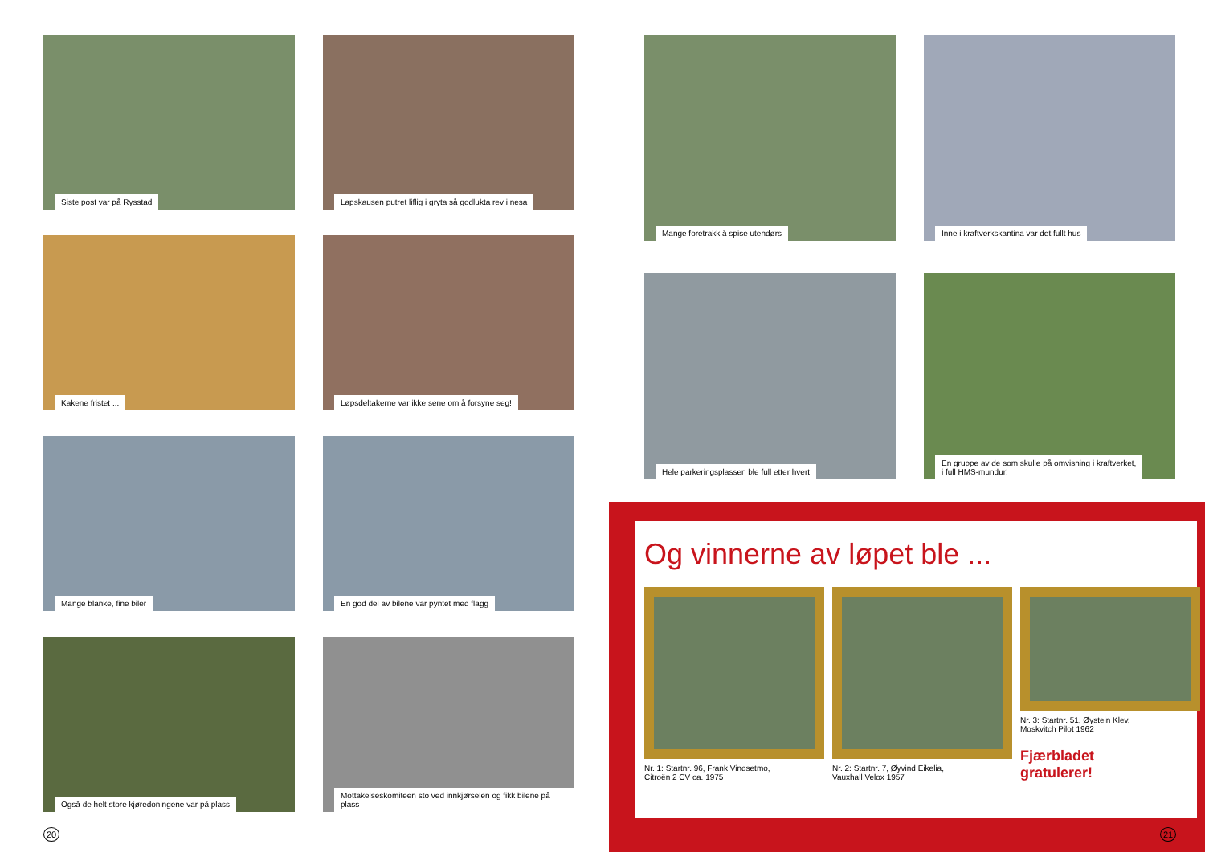Siste post var på Rysstad
Lapskausen putret liflig i gryta så godlukta rev i nesa
Kakene fristet ...
Løpsdeltakerne var ikke sene om å forsyne seg!
Mange blanke, fine biler
En god del av bilene var pyntet med flagg
Også de helt store kjøredoningene var på plass
Mottakelseskomiteen sto ved innkjørselen og fikk bilene på plass
20
Mange foretrakk å spise utendørs
Inne i kraftverkskantina var det fullt hus
Hele parkeringsplassen ble full etter hvert
En gruppe av de som skulle på omvisning i kraftverket,
i full HMS-mundur!
Og vinnerne av løpet ble ...
Nr. 1: Startnr. 96, Frank Vindsetmo,
Citroën 2 CV ca. 1975
Nr. 2: Startnr. 7, Øyvind Eikelia,
Vauxhall Velox 1957
Nr. 3: Startnr. 51, Øystein Klev,
Moskvitch Pilot 1962
Fjærbladet
gratulerer!
21